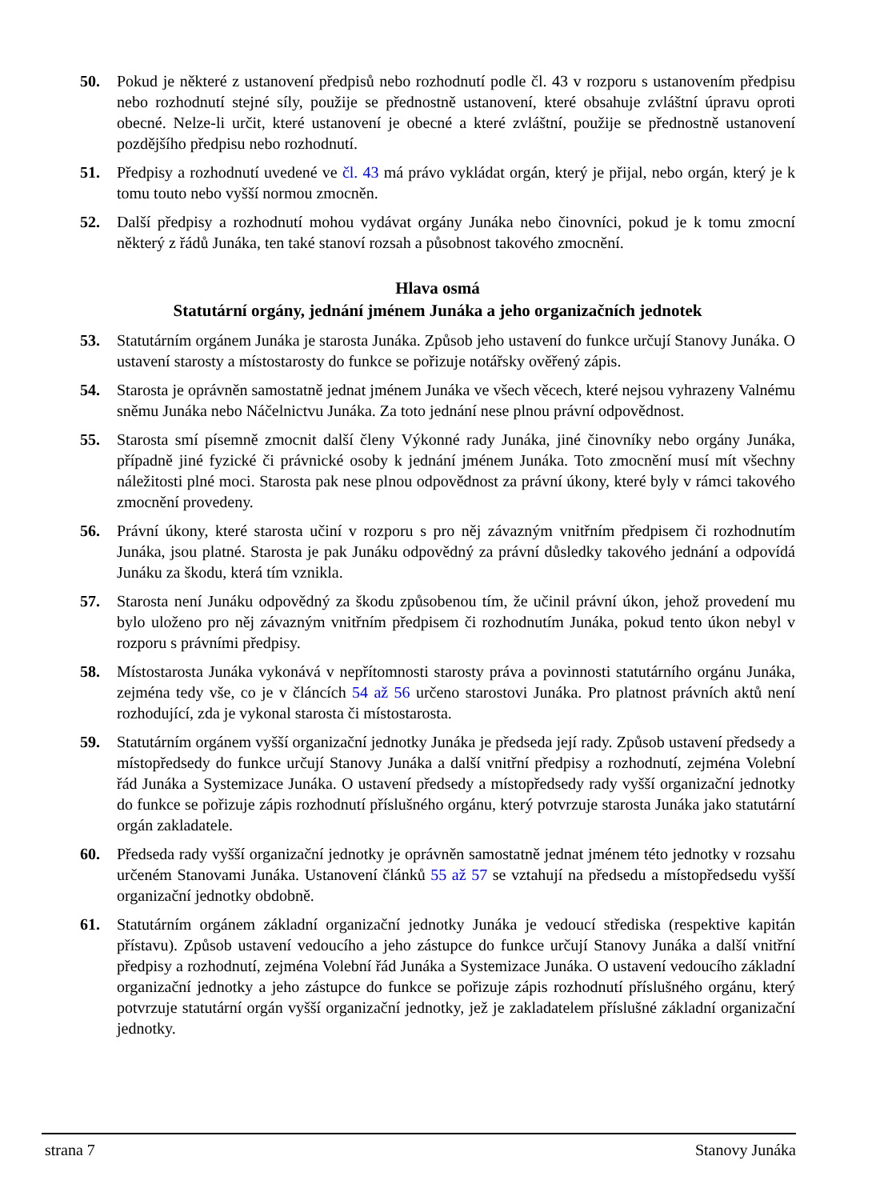50. Pokud je některé z ustanovení předpisů nebo rozhodnutí podle čl. 43 v rozporu s ustanovením předpisu nebo rozhodnutí stejné síly, použije se přednostně ustanovení, které obsahuje zvláštní úpravu oproti obecné. Nelze-li určit, které ustanovení je obecné a které zvláštní, použije se přednostně ustanovení pozdějšího předpisu nebo rozhodnutí.
51. Předpisy a rozhodnutí uvedené ve čl. 43 má právo vykládat orgán, který je přijal, nebo orgán, který je k tomu touto nebo vyšší normou zmocněn.
52. Další předpisy a rozhodnutí mohou vydávat orgány Junáka nebo činovníci, pokud je k tomu zmocní některý z řádů Junáka, ten také stanoví rozsah a působnost takového zmocnění.
Hlava osmá
Statutární orgány, jednání jménem Junáka a jeho organizačních jednotek
53. Statutárním orgánem Junáka je starosta Junáka. Způsob jeho ustavení do funkce určují Stanovy Junáka. O ustavení starosty a místostarosty do funkce se pořizuje notářsky ověřený zápis.
54. Starosta je oprávněn samostatně jednat jménem Junáka ve všech věcech, které nejsou vyhrazeny Valnému sněmu Junáka nebo Náčelnictvu Junáka. Za toto jednání nese plnou právní odpovědnost.
55. Starosta smí písemně zmocnit další členy Výkonné rady Junáka, jiné činovníky nebo orgány Junáka, případně jiné fyzické či právnické osoby k jednání jménem Junáka. Toto zmocnění musí mít všechny náležitosti plné moci. Starosta pak nese plnou odpovědnost za právní úkony, které byly v rámci takového zmocnění provedeny.
56. Právní úkony, které starosta učiní v rozporu s pro něj závazným vnitřním předpisem či rozhodnutím Junáka, jsou platné. Starosta je pak Junáku odpovědný za právní důsledky takového jednání a odpovídá Junáku za škodu, která tím vznikla.
57. Starosta není Junáku odpovědný za škodu způsobenou tím, že učinil právní úkon, jehož provedení mu bylo uloženo pro něj závazným vnitřním předpisem či rozhodnutím Junáka, pokud tento úkon nebyl v rozporu s právními předpisy.
58. Místostarosta Junáka vykonává v nepřítomnosti starosty práva a povinnosti statutárního orgánu Junáka, zejména tedy vše, co je v článcích 54 až 56 určeno starostovi Junáka. Pro platnost právních aktů není rozhodující, zda je vykonal starosta či místostarosta.
59. Statutárním orgánem vyšší organizační jednotky Junáka je předseda její rady. Způsob ustavení předsedy a místopředsedy do funkce určují Stanovy Junáka a další vnitřní předpisy a rozhodnutí, zejména Volební řád Junáka a Systemizace Junáka. O ustavení předsedy a místopředsedy rady vyšší organizační jednotky do funkce se pořizuje zápis rozhodnutí příslušného orgánu, který potvrzuje starosta Junáka jako statutární orgán zakladatele.
60. Předseda rady vyšší organizační jednotky je oprávněn samostatně jednat jménem této jednotky v rozsahu určeném Stanovami Junáka. Ustanovení článků 55 až 57 se vztahují na předsedu a místopředsedu vyšší organizační jednotky obdobně.
61. Statutárním orgánem základní organizační jednotky Junáka je vedoucí střediska (respektive kapitán přístavu). Způsob ustavení vedoucího a jeho zástupce do funkce určují Stanovy Junáka a další vnitřní předpisy a rozhodnutí, zejména Volební řád Junáka a Systemizace Junáka. O ustavení vedoucího základní organizační jednotky a jeho zástupce do funkce se pořizuje zápis rozhodnutí příslušného orgánu, který potvrzuje statutární orgán vyšší organizační jednotky, jež je zakladatelem příslušné základní organizační jednotky.
strana 7 Stanovy Junáka